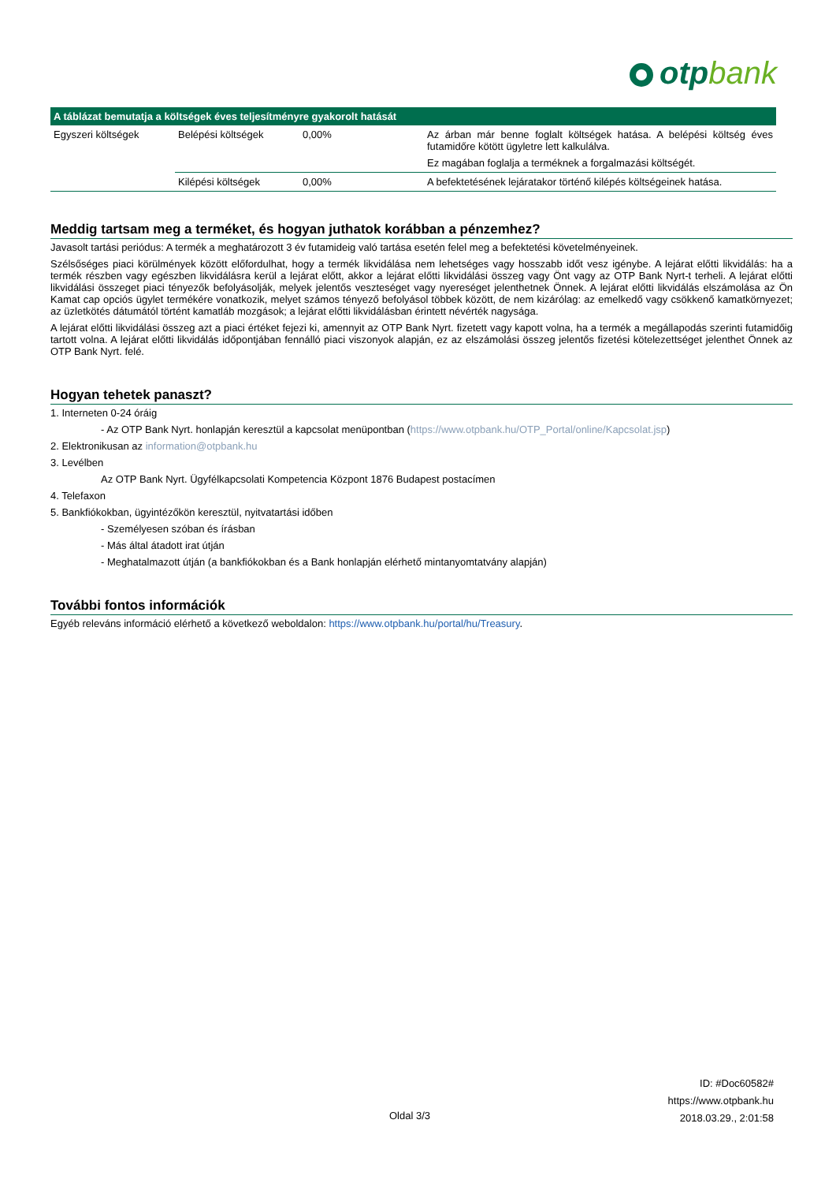otpbank
| A táblázat bemutatja a költségek éves teljesítményre gyakorolt hatását | | | |
| --- | --- | --- | --- |
| Egyszeri költségek | Belépési költségek | 0,00% | Az árban már benne foglalt költségek hatása. A belépési költség éves futamidőre kötött ügyletre lett kalkulálva. Ez magában foglalja a terméknek a forgalmazási költségét. |
| | Kilépési költségek | 0,00% | A befektetésének lejáratakor történő kilépés költségeinek hatása. |
Meddig tartsam meg a terméket, és hogyan juthatok korábban a pénzemhez?
Javasolt tartási periódus: A termék a meghatározott 3 év futamideig való tartása esetén felel meg a befektetési követelményeinek.
Szélsőséges piaci körülmények között előfordulhat, hogy a termék likvidálása nem lehetséges vagy hosszabb időt vesz igénybe. A lejárat előtti likvidálás: ha a termék részben vagy egészben likvidálásra kerül a lejárat előtt, akkor a lejárat előtti likvidálási összeg vagy Önt vagy az OTP Bank Nyrt-t terheli. A lejárat előtti likvidálási összeget piaci tényezők befolyásolják, melyek jelentős veszteséget vagy nyereséget jelenthetnek Önnek. A lejárat előtti likvidálás elszámolása az Ön Kamat cap opciós ügylet termékére vonatkozik, melyet számos tényező befolyásol többek között, de nem kizárólag: az emelkedő vagy csökkenő kamatkörnyezet; az üzletkötés dátumától történt kamatláb mozgások; a lejárat előtti likvidálásban érintett névérték nagysága.
A lejárat előtti likvidálási összeg azt a piaci értéket fejezi ki, amennyit az OTP Bank Nyrt. fizetett vagy kapott volna, ha a termék a megállapodás szerinti futamidőig tartott volna. A lejárat előtti likvidálás időpontjában fennálló piaci viszonyok alapján, ez az elszámolási összeg jelentős fizetési kötelezettséget jelenthet Önnek az OTP Bank Nyrt. felé.
Hogyan tehetek panaszt?
1. Interneten 0-24 óráig
- Az OTP Bank Nyrt. honlapján keresztül a kapcsolat menüpontban (https://www.otpbank.hu/OTP_Portal/online/Kapcsolat.jsp)
2. Elektronikusan az information@otpbank.hu
3. Levélben
Az OTP Bank Nyrt. Ügyfélkapcsolati Kompetencia Központ 1876 Budapest postacímen
4. Telefaxon
5. Bankfiókokban, ügyintézőkön keresztül, nyitvatartási időben
- Személyesen szóban és írásban
- Más által átadott irat útján
- Meghatalmazott útján (a bankfiókokban és a Bank honlapján elérhető mintanyomtatvány alapján)
További fontos információk
Egyéb releváns információ elérhető a következő weboldalon: https://www.otpbank.hu/portal/hu/Treasury.
ID: #Doc60582#
https://www.otpbank.hu
2018.03.29., 2:01:58
Oldal 3/3